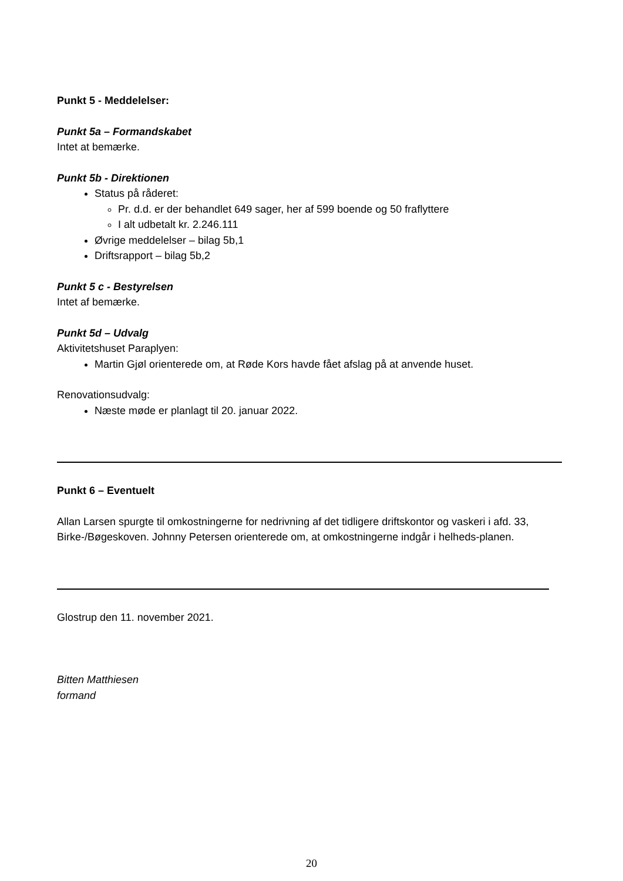Punkt 5 - Meddelelser:
Punkt 5a – Formandskabet
Intet at bemærke.
Punkt 5b - Direktionen
Status på råderet:
Pr. d.d. er der behandlet 649 sager, her af 599 boende og 50 fraflyttere
I alt udbetalt kr. 2.246.111
Øvrige meddelelser – bilag 5b,1
Driftsrapport – bilag 5b,2
Punkt 5 c - Bestyrelsen
Intet af bemærke.
Punkt 5d – Udvalg
Aktivitetshuset Paraplyen:
Martin Gjøl orienterede om, at Røde Kors havde fået afslag på at anvende huset.
Renovationsudvalg:
Næste møde er planlagt til 20. januar 2022.
Punkt 6 – Eventuelt
Allan Larsen spurgte til omkostningerne for nedrivning af det tidligere driftskontor og vaskeri i afd. 33, Birke-/Bøgeskoven. Johnny Petersen orienterede om, at omkostningerne indgår i helheds-planen.
Glostrup den 11. november 2021.
Bitten Matthiesen
formand
20